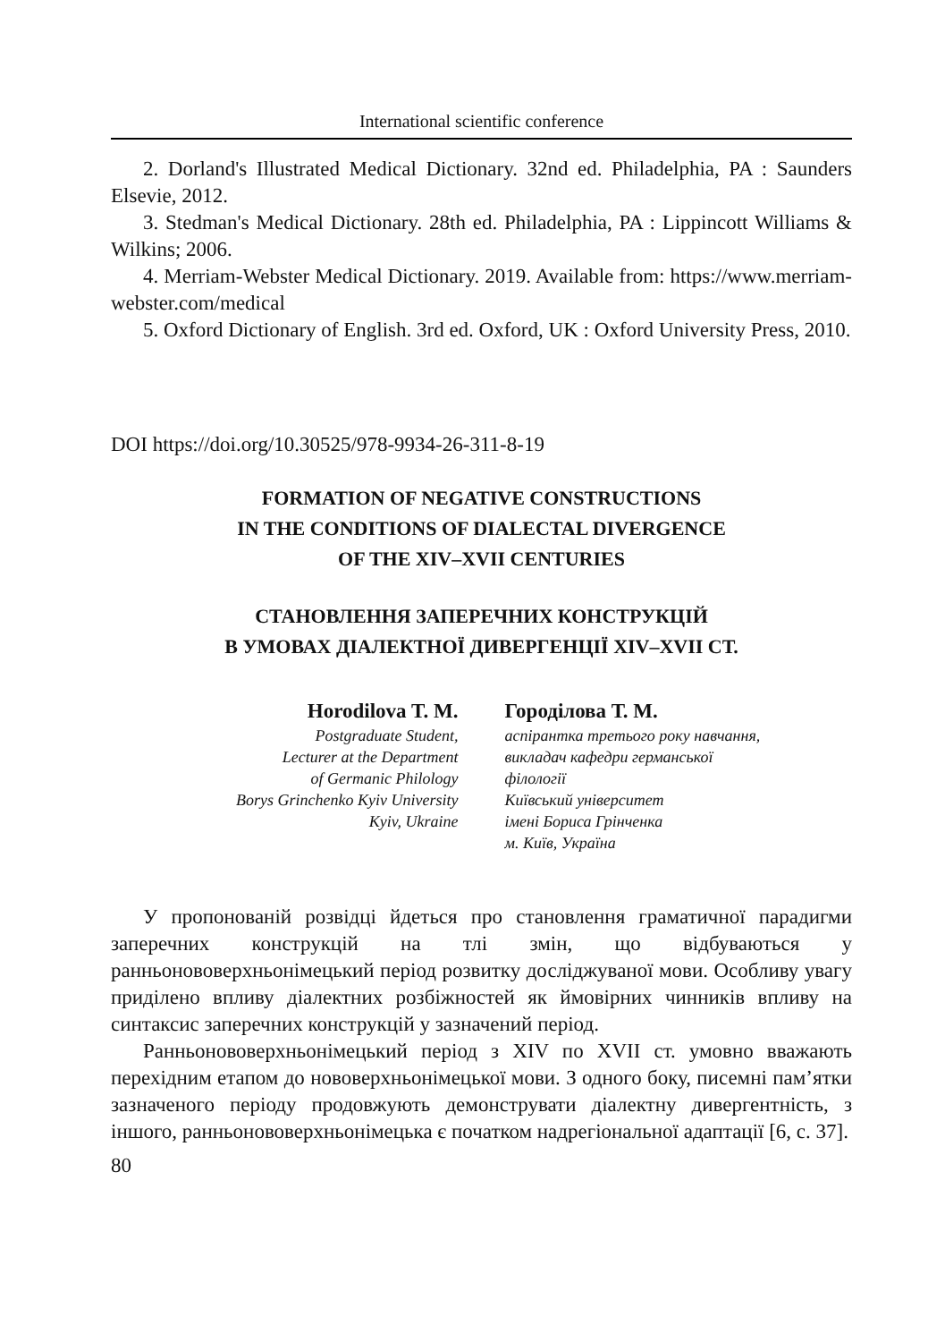International scientific conference
2. Dorland's Illustrated Medical Dictionary. 32nd ed. Philadelphia, PA : Saunders Elsevie, 2012.
3. Stedman's Medical Dictionary. 28th ed. Philadelphia, PA : Lippincott Williams & Wilkins; 2006.
4. Merriam-Webster Medical Dictionary. 2019. Available from: https://www.merriam-webster.com/medical
5. Oxford Dictionary of English. 3rd ed. Oxford, UK : Oxford University Press, 2010.
DOI https://doi.org/10.30525/978-9934-26-311-8-19
FORMATION OF NEGATIVE CONSTRUCTIONS
IN THE CONDITIONS OF DIALECTAL DIVERGENCE
OF THE XIV–XVII CENTURIES
СТАНОВЛЕННЯ ЗАПЕРЕЧНИХ КОНСТРУКЦІЙ
В УМОВАХ ДІАЛЕКТНОЇ ДИВЕРГЕНЦІЇ XIV–XVII СТ.
Horodilova T. M.
Postgraduate Student,
Lecturer at the Department
of Germanic Philology
Borys Grinchenko Kyiv University
Kyiv, Ukraine
Городілова Т. М.
аспірантка третього року навчання,
викладач кафедри германської
філології
Київський університет
імені Бориса Грінченка
м. Київ, Україна
У пропонованій розвідці йдеться про становлення граматичної парадигми заперечних конструкцій на тлі змін, що відбуваються у ранньонововерхньонімецький період розвитку досліджуваної мови. Особливу увагу приділено впливу діалектних розбіжностей як ймовірних чинників впливу на синтаксис заперечних конструкцій у зазначений період.
Ранньонововерхньонімецький період з XIV по XVII ст. умовно вважають перехідним етапом до нововерхньонімецької мови. З одного боку, писемні пам’ятки зазначеного періоду продовжують демонструвати діалектну дивергентність, з іншого, ранньонововерхньонімецька є початком надрегіональної адаптації [6, с. 37].
80